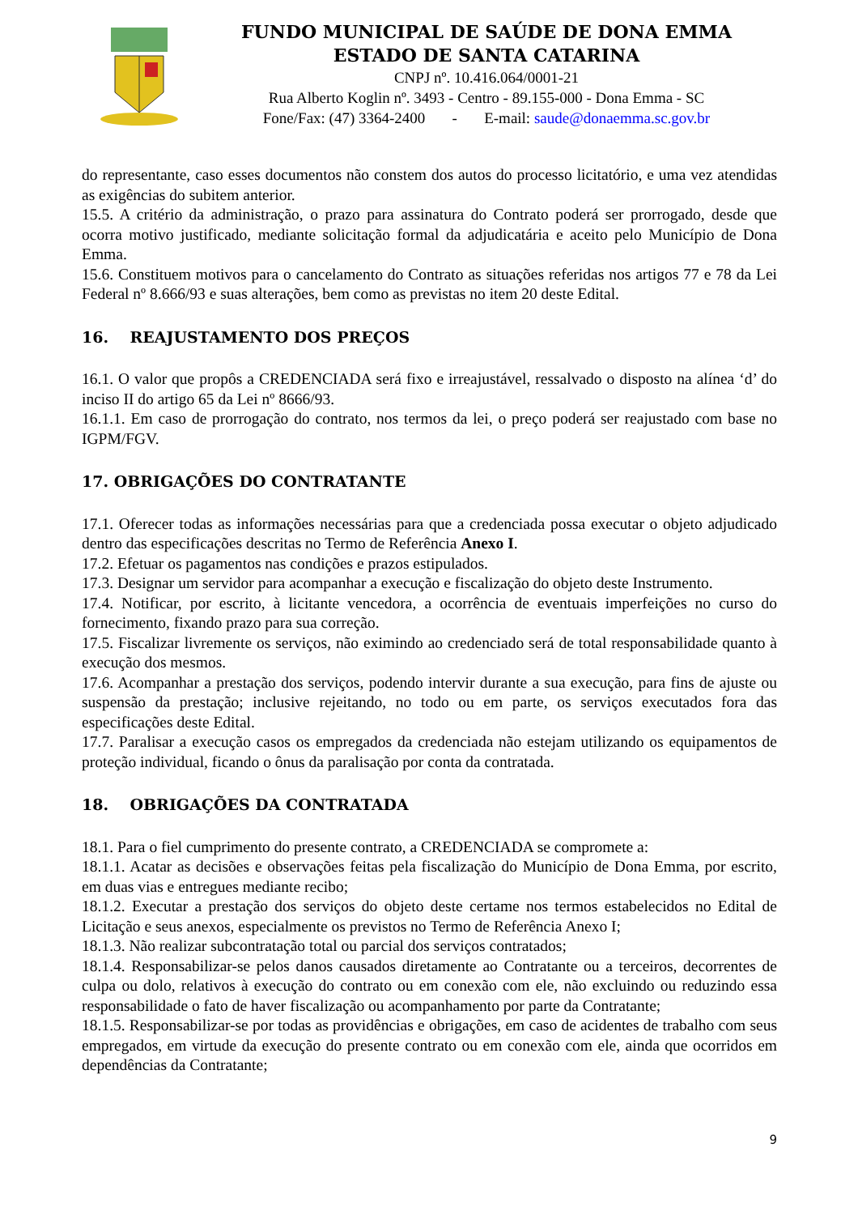FUNDO MUNICIPAL DE SAÚDE DE DONA EMMA
ESTADO DE SANTA CATARINA
CNPJ nº. 10.416.064/0001-21
Rua Alberto Koglin nº. 3493 - Centro - 89.155-000 - Dona Emma - SC
Fone/Fax: (47) 3364-2400 - E-mail: saude@donaemma.sc.gov.br
do representante, caso esses documentos não constem dos autos do processo licitatório, e uma vez atendidas as exigências do subitem anterior.
15.5. A critério da administração, o prazo para assinatura do Contrato poderá ser prorrogado, desde que ocorra motivo justificado, mediante solicitação formal da adjudicatária e aceito pelo Município de Dona Emma.
15.6. Constituem motivos para o cancelamento do Contrato as situações referidas nos artigos 77 e 78 da Lei Federal nº 8.666/93 e suas alterações, bem como as previstas no item 20 deste Edital.
16. REAJUSTAMENTO DOS PREÇOS
16.1. O valor que propôs a CREDENCIADA será fixo e irreajustável, ressalvado o disposto na alínea ‘d’ do inciso II do artigo 65 da Lei nº 8666/93.
16.1.1. Em caso de prorrogação do contrato, nos termos da lei, o preço poderá ser reajustado com base no IGPM/FGV.
17. OBRIGAÇÕES DO CONTRATANTE
17.1. Oferecer todas as informações necessárias para que a credenciada possa executar o objeto adjudicado dentro das especificações descritas no Termo de Referência Anexo I.
17.2. Efetuar os pagamentos nas condições e prazos estipulados.
17.3. Designar um servidor para acompanhar a execução e fiscalização do objeto deste Instrumento.
17.4. Notificar, por escrito, à licitante vencedora, a ocorrência de eventuais imperfeições no curso do fornecimento, fixando prazo para sua correção.
17.5. Fiscalizar livremente os serviços, não eximindo ao credenciado será de total responsabilidade quanto à execução dos mesmos.
17.6. Acompanhar a prestação dos serviços, podendo intervir durante a sua execução, para fins de ajuste ou suspensão da prestação; inclusive rejeitando, no todo ou em parte, os serviços executados fora das especificações deste Edital.
17.7. Paralisar a execução casos os empregados da credenciada não estejam utilizando os equipamentos de proteção individual, ficando o ônus da paralisação por conta da contratada.
18. OBRIGAÇÕES DA CONTRATADA
18.1. Para o fiel cumprimento do presente contrato, a CREDENCIADA se compromete a:
18.1.1. Acatar as decisões e observações feitas pela fiscalização do Município de Dona Emma, por escrito, em duas vias e entregues mediante recibo;
18.1.2. Executar a prestação dos serviços do objeto deste certame nos termos estabelecidos no Edital de Licitação e seus anexos, especialmente os previstos no Termo de Referência Anexo I;
18.1.3. Não realizar subcontratação total ou parcial dos serviços contratados;
18.1.4. Responsabilizar-se pelos danos causados diretamente ao Contratante ou a terceiros, decorrentes de culpa ou dolo, relativos à execução do contrato ou em conexão com ele, não excluindo ou reduzindo essa responsabilidade o fato de haver fiscalização ou acompanhamento por parte da Contratante;
18.1.5. Responsabilizar-se por todas as providências e obrigações, em caso de acidentes de trabalho com seus empregados, em virtude da execução do presente contrato ou em conexão com ele, ainda que ocorridos em dependências da Contratante;
9